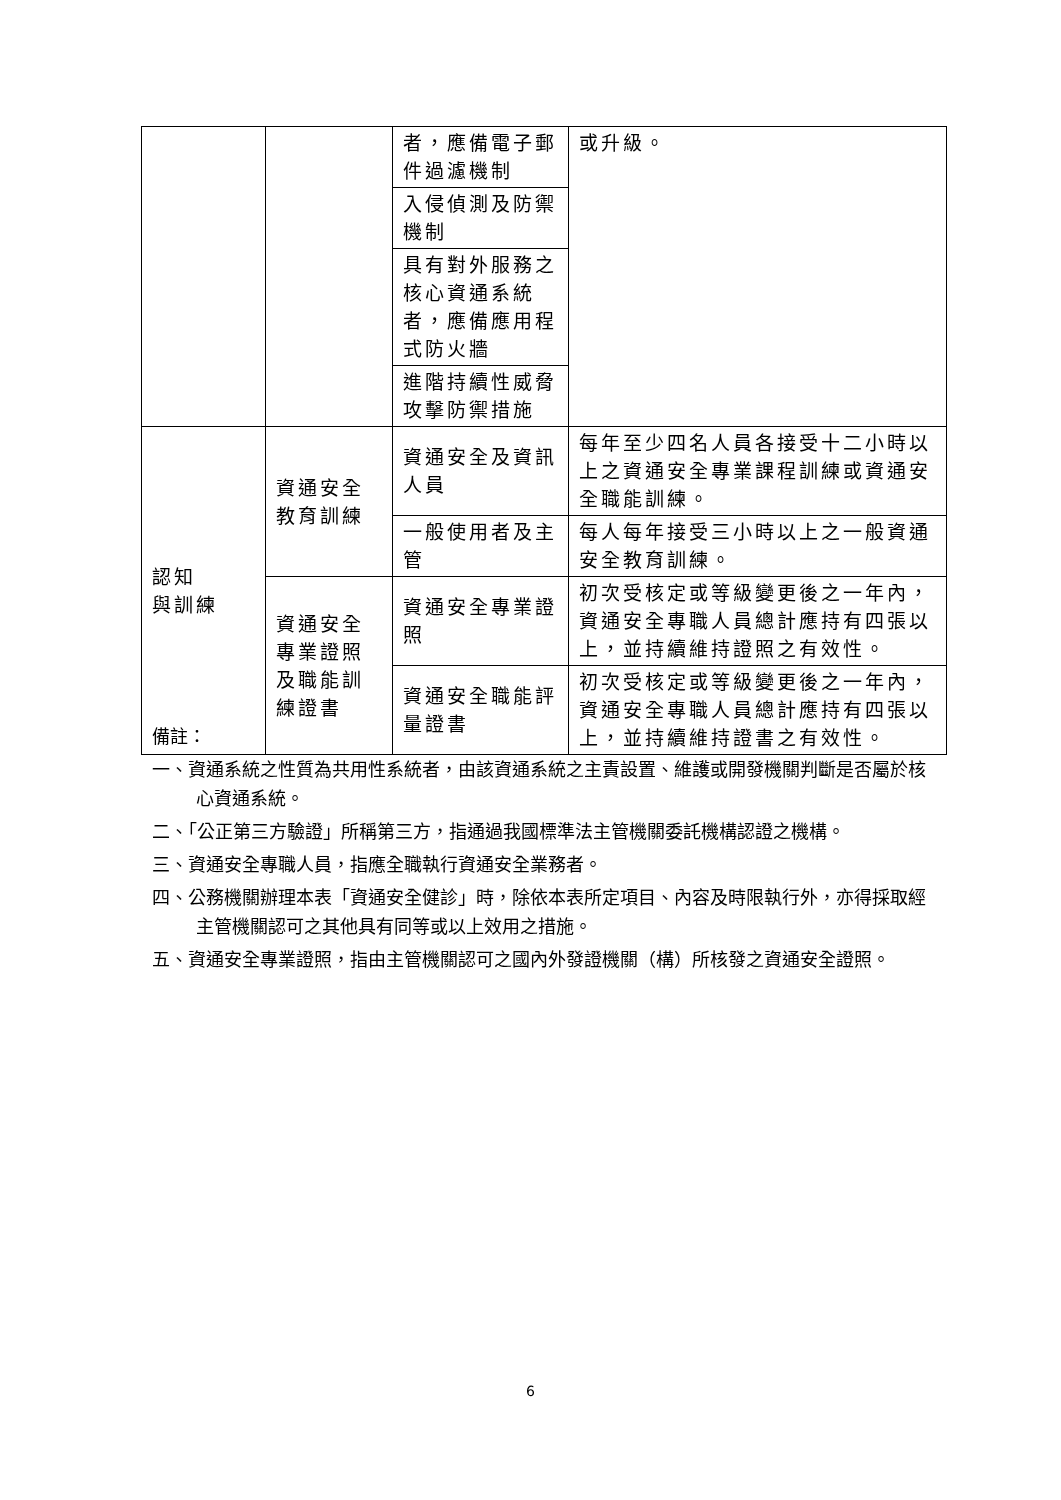| | | 者，應備電子郵件過濾機制 | 或升級。 |
| | | 入侵偵測及防禦機制 | |
| | | 具有對外服務之核心資通系統者，應備應用程式防火牆 | |
| | | 進階持續性威脅攻擊防禦措施 | |
| 認知 與訓練 | 資通安全 教育訓練 | 資通安全及資訊人員 | 每年至少四名人員各接受十二小時以上之資通安全專業課程訓練或資通安全職能訓練。 |
| | | 一般使用者及主管 | 每人每年接受三小時以上之一般資通安全教育訓練。 |
| | 資通安全專業證照及職能訓練證書 | 資通安全專業證照 | 初次受核定或等級變更後之一年內，資通安全專職人員總計應持有四張以上，並持續維持證照之有效性。 |
| | | 資通安全職能評量證書 | 初次受核定或等級變更後之一年內，資通安全專職人員總計應持有四張以上，並持續維持證書之有效性。 |
備註：
一、資通系統之性質為共用性系統者，由該資通系統之主責設置、維護或開發機關判斷是否屬於核心資通系統。
二、「公正第三方驗證」所稱第三方，指通過我國標準法主管機關委託機構認證之機構。
三、資通安全專職人員，指應全職執行資通安全業務者。
四、公務機關辦理本表「資通安全健診」時，除依本表所定項目、內容及時限執行外，亦得採取經主管機關認可之其他具有同等或以上效用之措施。
五、資通安全專業證照，指由主管機關認可之國內外發證機關（構）所核發之資通安全證照。
6